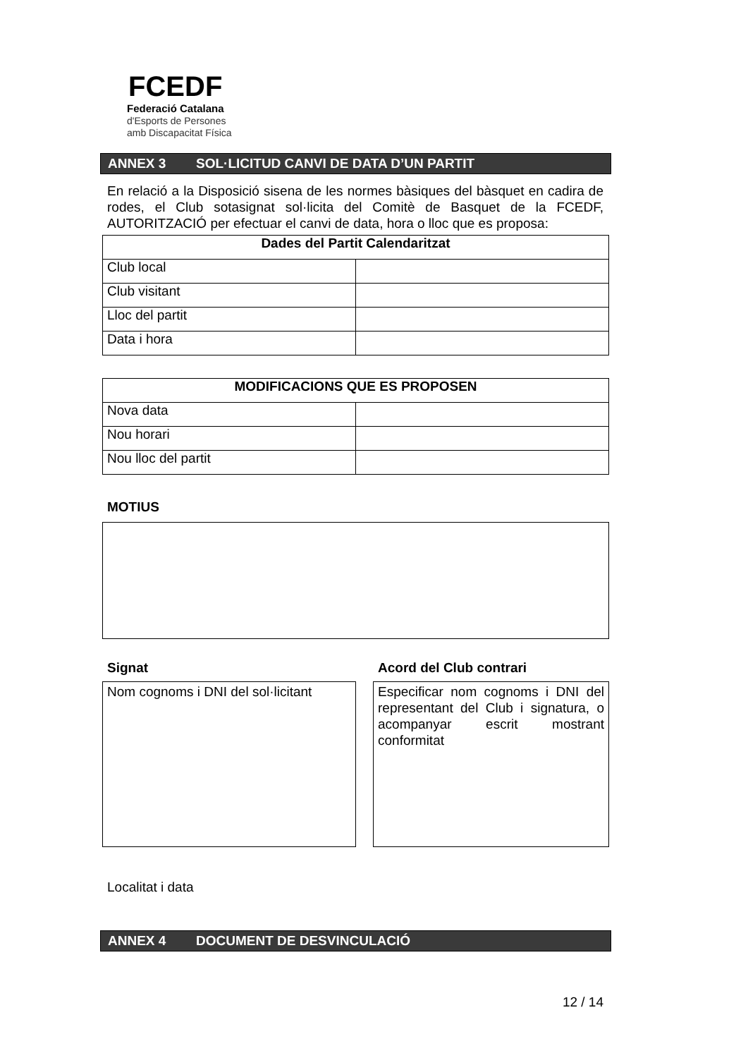FCEDF
Federació Catalana
d'Esports de Persones
amb Discapacitat Física
ANNEX 3 SOL·LICITUD CANVI DE DATA D’UN PARTIT
En relació a la Disposició sisena de les normes bàsiques del bàsquet en cadira de rodes, el Club sotasignat sol·licita del Comitè de Basquet de la FCEDF, AUTORITZACIÓ per efectuar el canvi de data, hora o lloc que es proposa:
| Dades del Partit Calendaritzat | |
| --- | --- |
| Club local | |
| Club visitant | |
| Lloc del partit | |
| Data i hora | |
| MODIFICACIONS QUE ES PROPOSEN | |
| --- | --- |
| Nova data | |
| Nou horari | |
| Nou lloc del partit | |
MOTIUS
Signat
Nom cognoms i DNI del sol·licitant
Acord del Club contrari
Especificar nom cognoms i DNI del representant del Club i signatura, o acompanyar escrit mostrant conformitat
Localitat i data
ANNEX 4 DOCUMENT DE DESVINCULACIÓ
12 / 14